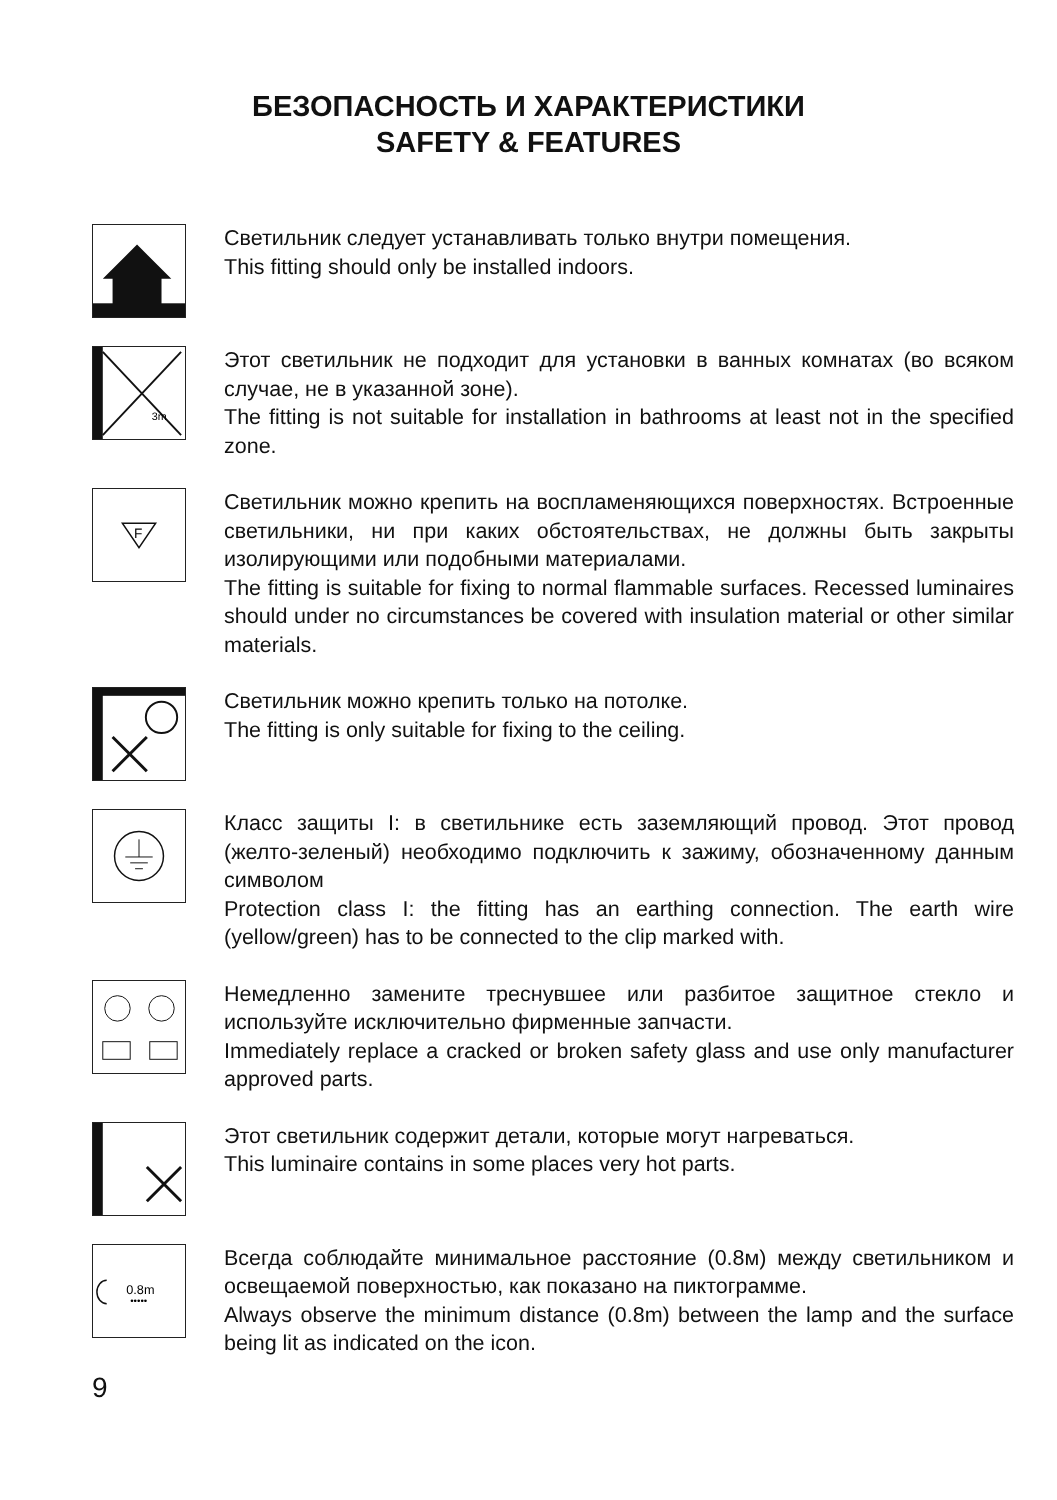БЕЗОПАСНОСТЬ И ХАРАКТЕРИСТИКИ
SAFETY & FEATURES
Светильник следует устанавливать только внутри помещения.
This fitting should only be installed indoors.
3m
Этот светильник не подходит для установки в ванных комнатах (во всяком случае, не в указанной зоне).
The fitting is not suitable for installation in bathrooms at least not in the specified zone.
F
Светильник можно крепить на воспламеняющихся поверхностях. Встроенные светильники, ни при каких обстоятельствах, не должны быть закрыты изолирующими или подобными материалами.
The fitting is suitable for fixing to normal flammable surfaces. Recessed luminaires should under no circumstances be covered with insulation material or other similar materials.
Светильник можно крепить только на потолке.
The fitting is only suitable for fixing to the ceiling.
Класс защиты I: в светильнике есть заземляющий провод. Этот провод (желто-зеленый) необходимо подключить к зажиму, обозначенному данным символом
Protection class I: the fitting has an earthing connection. The earth wire (yellow/green) has to be connected to the clip marked with.
Немедленно замените треснувшее или разбитое защитное стекло и используйте исключительно фирменные запчасти.
Immediately replace a cracked or broken safety glass and use only manufacturer approved parts.
Этот светильник содержит детали, которые могут нагреваться.
This luminaire contains in some places very hot parts.
0.8m
•••••
Всегда соблюдайте минимальное расстояние (0.8м) между светильником и освещаемой поверхностью, как показано на пиктограмме.
Always observe the minimum distance (0.8m) between the lamp and the surface being lit as indicated on the icon.
9